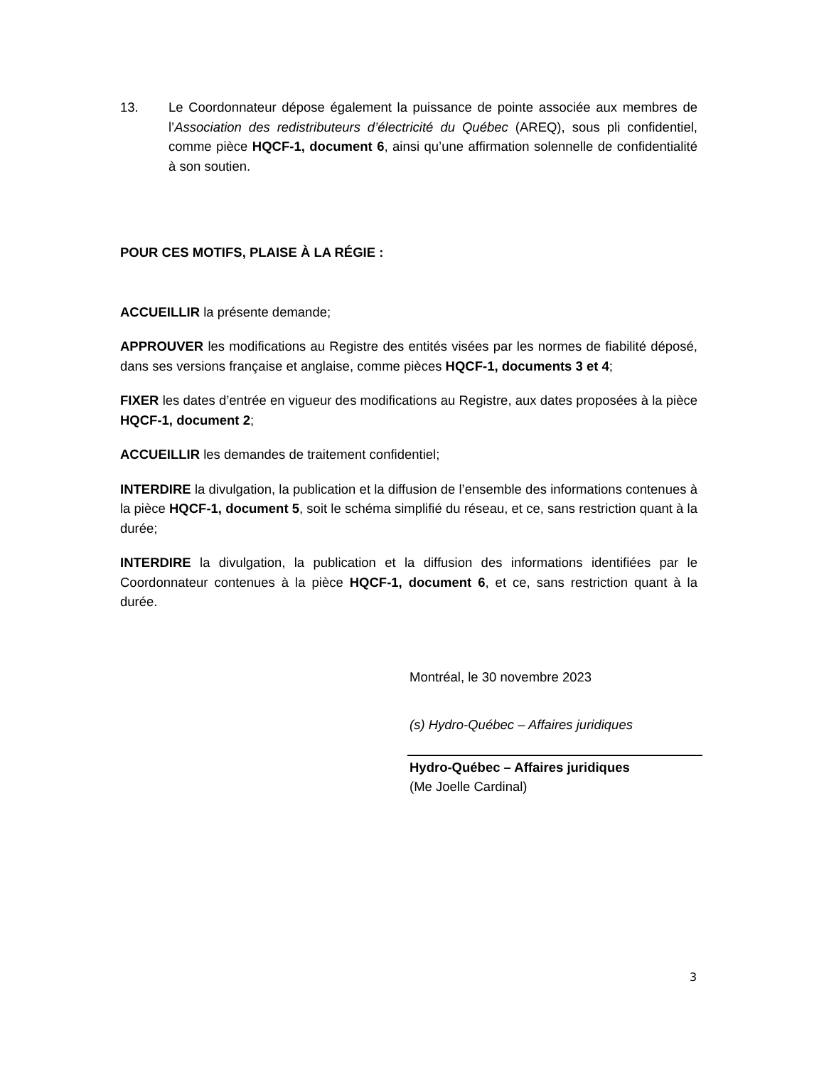13. Le Coordonnateur dépose également la puissance de pointe associée aux membres de l’Association des redistributeurs d’électricité du Québec (AREQ), sous pli confidentiel, comme pièce HQCF-1, document 6, ainsi qu’une affirmation solennelle de confidentialité à son soutien.
POUR CES MOTIFS, PLAISE À LA RÉGIE :
ACCUEILLIR la présente demande;
APPROUVER les modifications au Registre des entités visées par les normes de fiabilité déposé, dans ses versions française et anglaise, comme pièces HQCF-1, documents 3 et 4;
FIXER les dates d’entrée en vigueur des modifications au Registre, aux dates proposées à la pièce HQCF-1, document 2;
ACCUEILLIR les demandes de traitement confidentiel;
INTERDIRE la divulgation, la publication et la diffusion de l’ensemble des informations contenues à la pièce HQCF-1, document 5, soit le schéma simplifié du réseau, et ce, sans restriction quant à la durée;
INTERDIRE la divulgation, la publication et la diffusion des informations identifiées par le Coordonnateur contenues à la pièce HQCF-1, document 6, et ce, sans restriction quant à la durée.
Montréal, le 30 novembre 2023
(s) Hydro-Québec – Affaires juridiques
Hydro-Québec – Affaires juridiques
(Me Joelle Cardinal)
3